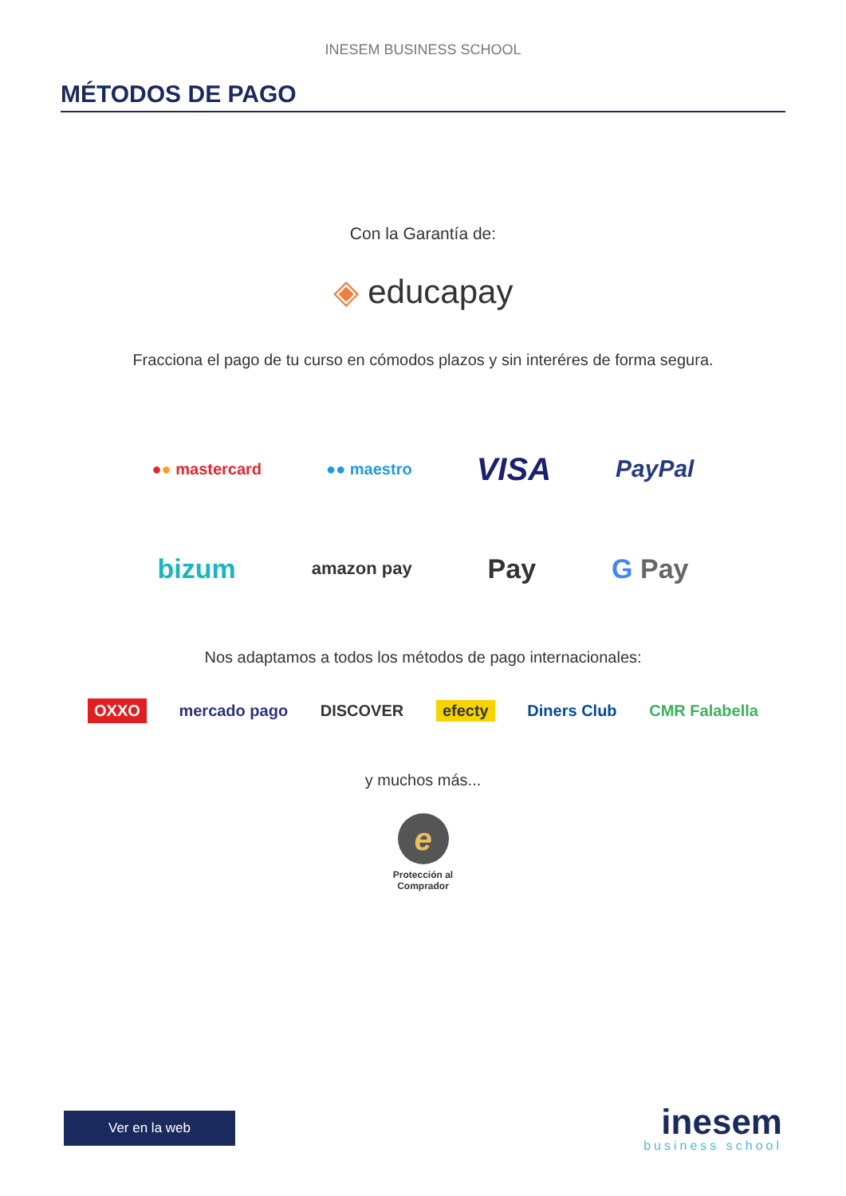INESEM BUSINESS SCHOOL
MÉTODOS DE PAGO
Con la Garantía de:
◈ educapay
Fracciona el pago de tu curso en cómodos plazos y sin interéres de forma segura.
●● mastercard ●● maestro VISA PayPal
bizum amazon pay Pay G Pay
Nos adaptamos a todos los métodos de pago internacionales:
OXXO mercado pago DISCOVER efecty Diners Club CMR Falabella
y muchos más...
e
Protección al
Comprador
Ver en la web
inesem
business school